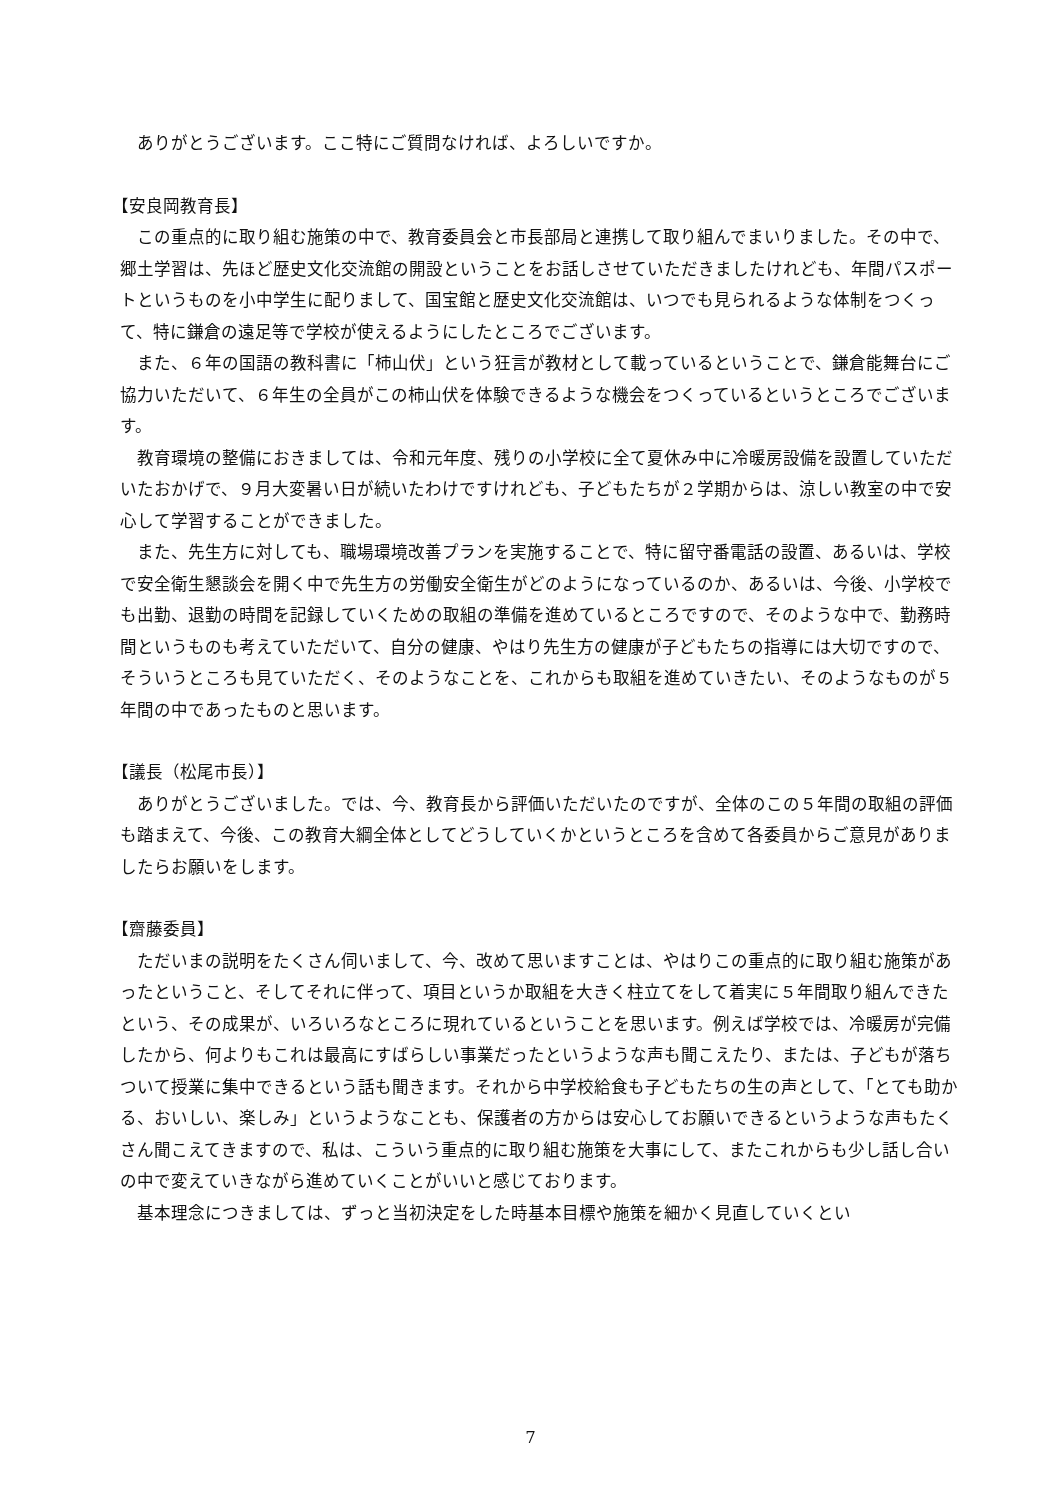ありがとうございます。ここ特にご質問なければ、よろしいですか。
【安良岡教育長】
この重点的に取り組む施策の中で、教育委員会と市長部局と連携して取り組んでまいりました。その中で、郷土学習は、先ほど歴史文化交流館の開設ということをお話しさせていただきましたけれども、年間パスポートというものを小中学生に配りまして、国宝館と歴史文化交流館は、いつでも見られるような体制をつくって、特に鎌倉の遠足等で学校が使えるようにしたところでございます。
また、６年の国語の教科書に「柿山伏」という狂言が教材として載っているということで、鎌倉能舞台にご協力いただいて、６年生の全員がこの柿山伏を体験できるような機会をつくっているというところでございます。
教育環境の整備におきましては、令和元年度、残りの小学校に全て夏休み中に冷暖房設備を設置していただいたおかげで、９月大変暑い日が続いたわけですけれども、子どもたちが２学期からは、涼しい教室の中で安心して学習することができました。
また、先生方に対しても、職場環境改善プランを実施することで、特に留守番電話の設置、あるいは、学校で安全衛生懇談会を開く中で先生方の労働安全衛生がどのようになっているのか、あるいは、今後、小学校でも出勤、退勤の時間を記録していくための取組の準備を進めているところですので、そのような中で、勤務時間というものも考えていただいて、自分の健康、やはり先生方の健康が子どもたちの指導には大切ですので、そういうところも見ていただく、そのようなことを、これからも取組を進めていきたい、そのようなものが５年間の中であったものと思います。
【議長（松尾市長）】
ありがとうございました。では、今、教育長から評価いただいたのですが、全体のこの５年間の取組の評価も踏まえて、今後、この教育大綱全体としてどうしていくかというところを含めて各委員からご意見がありましたらお願いをします。
【齋藤委員】
ただいまの説明をたくさん伺いまして、今、改めて思いますことは、やはりこの重点的に取り組む施策があったということ、そしてそれに伴って、項目というか取組を大きく柱立てをして着実に５年間取り組んできたという、その成果が、いろいろなところに現れているということを思います。例えば学校では、冷暖房が完備したから、何よりもこれは最高にすばらしい事業だったというような声も聞こえたり、または、子どもが落ちついて授業に集中できるという話も聞きます。それから中学校給食も子どもたちの生の声として、「とても助かる、おいしい、楽しみ」というようなことも、保護者の方からは安心してお願いできるというような声もたくさん聞こえてきますので、私は、こういう重点的に取り組む施策を大事にして、またこれからも少し話し合いの中で変えていきながら進めていくことがいいと感じております。
基本理念につきましては、ずっと当初決定をした時基本目標や施策を細かく見直していくとい
7